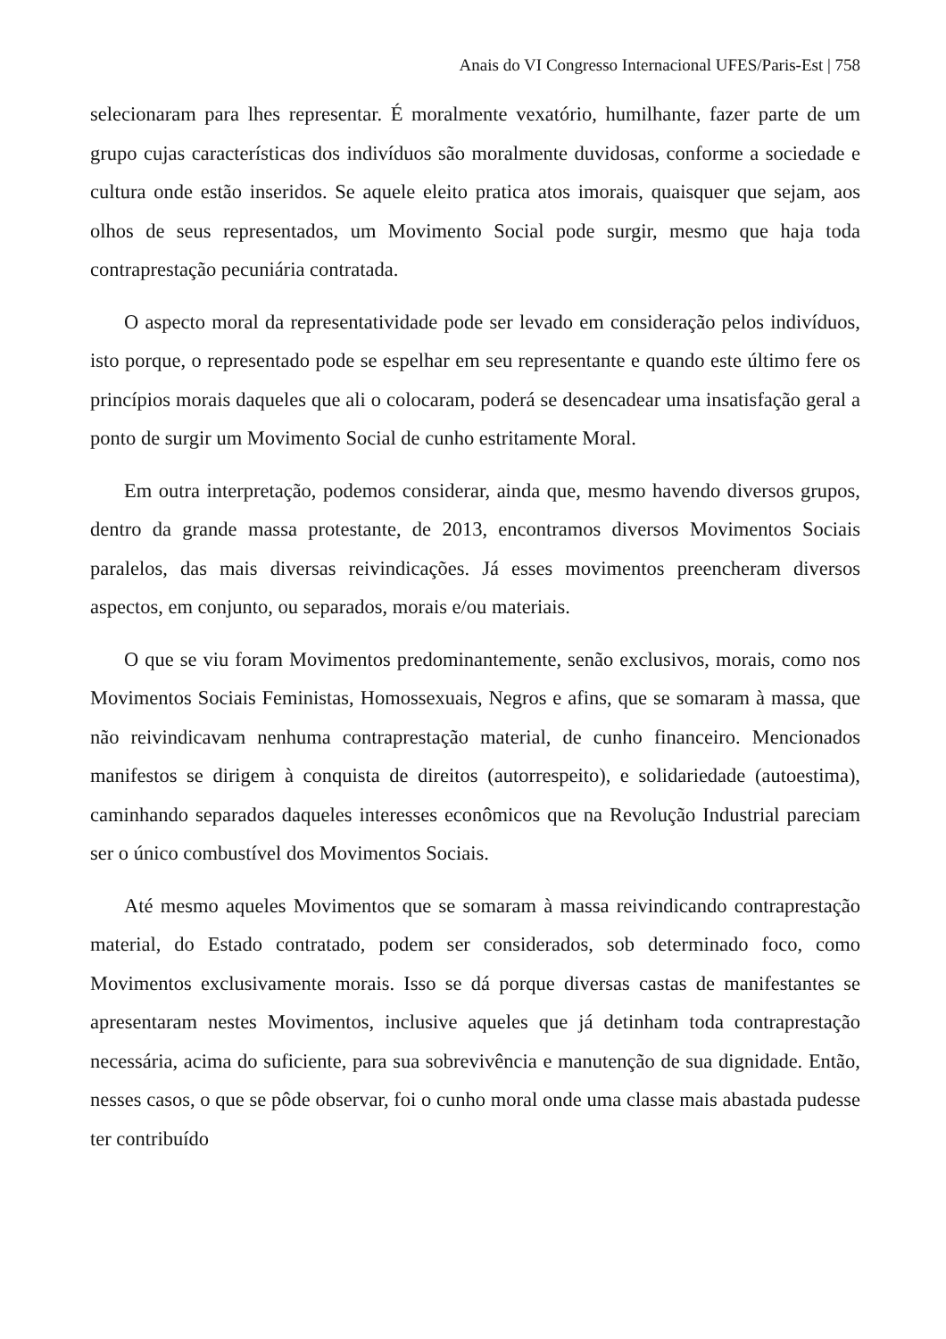Anais do VI Congresso Internacional UFES/Paris-Est | 758
selecionaram para lhes representar. É moralmente vexatório, humilhante, fazer parte de um grupo cujas características dos indivíduos são moralmente duvidosas, conforme a sociedade e cultura onde estão inseridos. Se aquele eleito pratica atos imorais, quaisquer que sejam, aos olhos de seus representados, um Movimento Social pode surgir, mesmo que haja toda contraprestação pecuniária contratada.
O aspecto moral da representatividade pode ser levado em consideração pelos indivíduos, isto porque, o representado pode se espelhar em seu representante e quando este último fere os princípios morais daqueles que ali o colocaram, poderá se desencadear uma insatisfação geral a ponto de surgir um Movimento Social de cunho estritamente Moral.
Em outra interpretação, podemos considerar, ainda que, mesmo havendo diversos grupos, dentro da grande massa protestante, de 2013, encontramos diversos Movimentos Sociais paralelos, das mais diversas reivindicações. Já esses movimentos preencheram diversos aspectos, em conjunto, ou separados, morais e/ou materiais.
O que se viu foram Movimentos predominantemente, senão exclusivos, morais, como nos Movimentos Sociais Feministas, Homossexuais, Negros e afins, que se somaram à massa, que não reivindicavam nenhuma contraprestação material, de cunho financeiro. Mencionados manifestos se dirigem à conquista de direitos (autorrespeito), e solidariedade (autoestima), caminhando separados daqueles interesses econômicos que na Revolução Industrial pareciam ser o único combustível dos Movimentos Sociais.
Até mesmo aqueles Movimentos que se somaram à massa reivindicando contraprestação material, do Estado contratado, podem ser considerados, sob determinado foco, como Movimentos exclusivamente morais. Isso se dá porque diversas castas de manifestantes se apresentaram nestes Movimentos, inclusive aqueles que já detinham toda contraprestação necessária, acima do suficiente, para sua sobrevivência e manutenção de sua dignidade. Então, nesses casos, o que se pôde observar, foi o cunho moral onde uma classe mais abastada pudesse ter contribuído